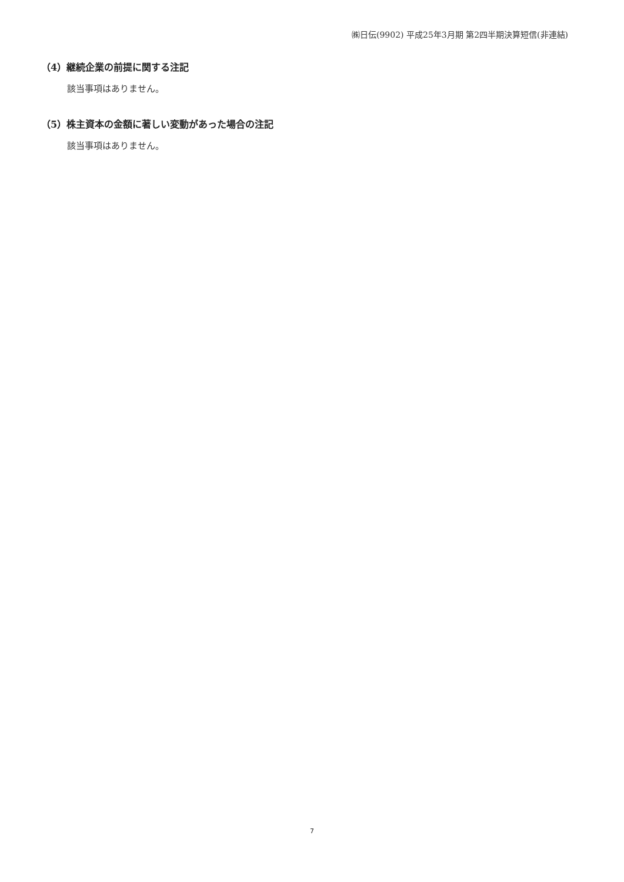㈱日伝(9902) 平成25年3月期 第2四半期決算短信(非連結)
（4）継続企業の前提に関する注記
該当事項はありません。
（5）株主資本の金額に著しい変動があった場合の注記
該当事項はありません。
7